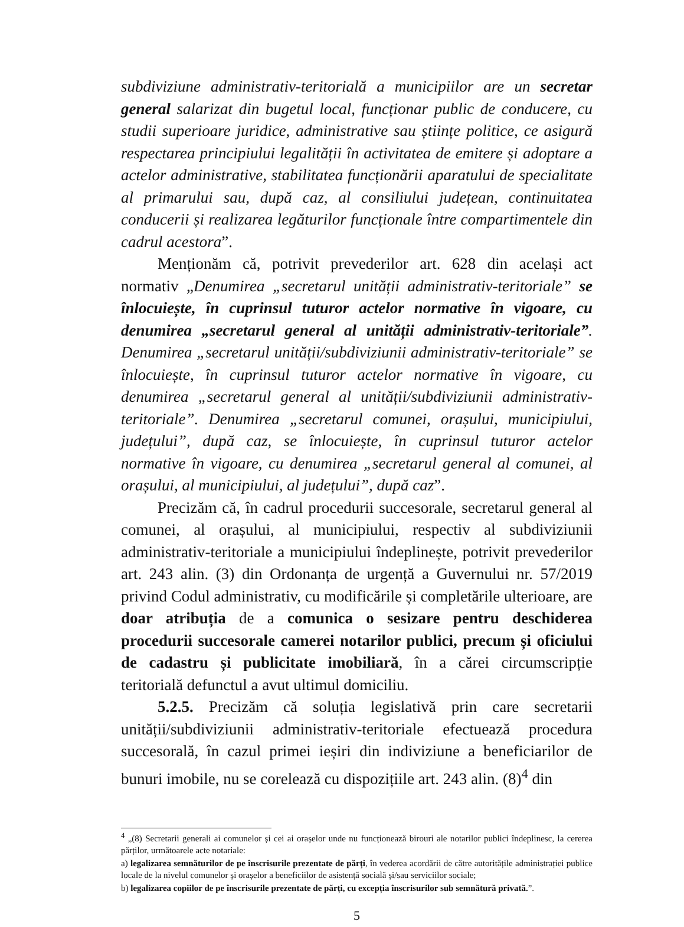subdiviziune administrativ-teritorială a municipiilor are un secretar general salarizat din bugetul local, funcționar public de conducere, cu studii superioare juridice, administrative sau științe politice, ce asigură respectarea principiului legalității în activitatea de emitere și adoptare a actelor administrative, stabilitatea funcționării aparatului de specialitate al primarului sau, după caz, al consiliului județean, continuitatea conducerii și realizarea legăturilor funcționale între compartimentele din cadrul acestora”.
Menționăm că, potrivit prevederilor art. 628 din același act normativ „Denumirea „secretarul unității administrativ-teritoriale” se înlocuiește, în cuprinsul tuturor actelor normative în vigoare, cu denumirea „secretarul general al unității administrativ-teritoriale”. Denumirea „secretarul unității/subdiviziunii administrativ-teritoriale” se înlocuiește, în cuprinsul tuturor actelor normative în vigoare, cu denumirea „secretarul general al unității/subdiviziunii administrativ-teritoriale”. Denumirea „secretarul comunei, orașului, municipiului, județului”, după caz, se înlocuiește, în cuprinsul tuturor actelor normative în vigoare, cu denumirea „secretarul general al comunei, al orașului, al municipiului, al județului”, după caz”.
Precizăm că, în cadrul procedurii succesorale, secretarul general al comunei, al orașului, al municipiului, respectiv al subdiviziunii administrativ-teritoriale a municipiului îndeplinește, potrivit prevederilor art. 243 alin. (3) din Ordonanța de urgență a Guvernului nr. 57/2019 privind Codul administrativ, cu modificările și completările ulterioare, are doar atribuția de a comunica o sesizare pentru deschiderea procedurii succesorale camerei notarilor publici, precum și oficiului de cadastru și publicitate imobiliară, în a cărei circumscripție teritorială defunctul a avut ultimul domiciliu.
5.2.5. Precizăm că soluția legislativă prin care secretarii unității/subdiviziunii administrativ-teritoriale efectuează procedura succesorală, în cazul primei ieșiri din indiviziune a beneficiarilor de bunuri imobile, nu se corelează cu dispozițiile art. 243 alin. (8)<sup>4</sup> din
<sup>4</sup> „(8) Secretarii generali ai comunelor și cei ai orașelor unde nu funcționează birouri ale notarilor publici îndeplinesc, la cererea părților, următoarele acte notariale:
a) legalizarea semnăturilor de pe înscrisurile prezentate de părți, în vederea acordării de către autoritățile administrației publice locale de la nivelul comunelor și orașelor a beneficiilor de asistență socială și/sau serviciilor sociale;
b) legalizarea copiilor de pe înscrisurile prezentate de părți, cu excepția înscrisurilor sub semnătură privată.”.
5